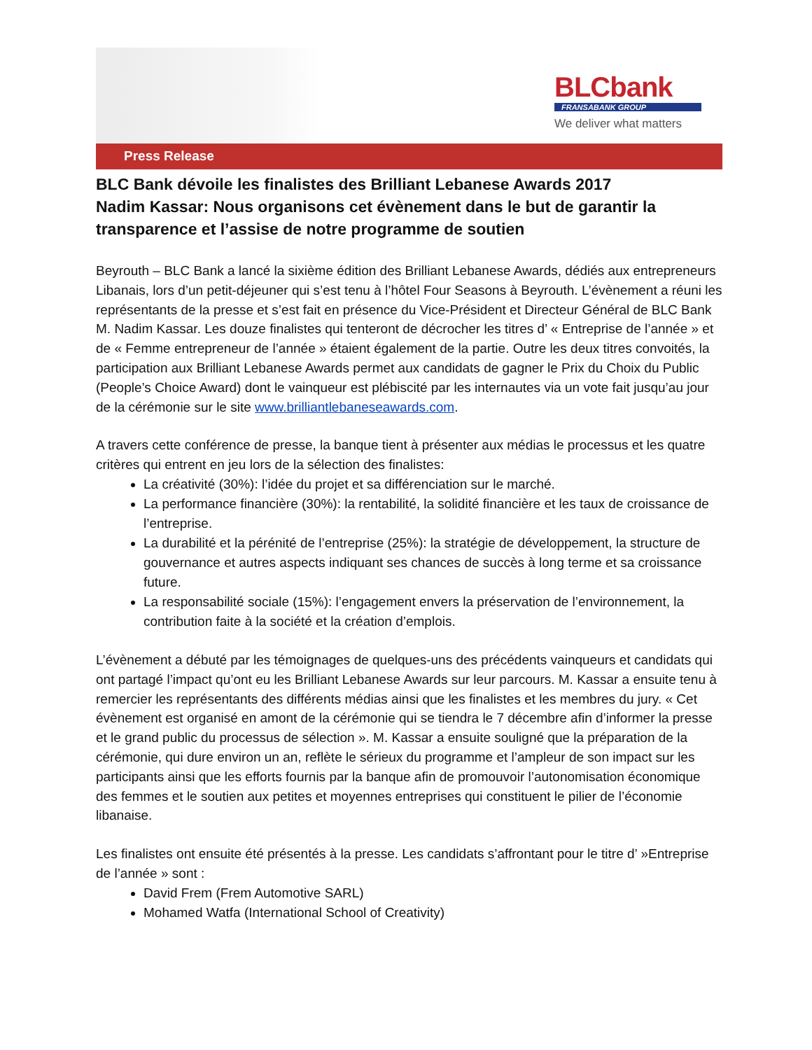BLCbank
FRANSABANK GROUP
We deliver what matters
Press Release
BLC Bank dévoile les finalistes des Brilliant Lebanese Awards 2017
Nadim Kassar: Nous organisons cet évènement dans le but de garantir la transparence et l’assise de notre programme de soutien
Beyrouth – BLC Bank a lancé la sixième édition des Brilliant Lebanese Awards, dédiés aux entrepreneurs Libanais, lors d’un petit-déjeuner qui s’est tenu à l’hôtel Four Seasons à Beyrouth. L’évènement a réuni les représentants de la presse et s’est fait en présence du Vice-Président et Directeur Général de BLC Bank M. Nadim Kassar. Les douze finalistes qui tenteront de décrocher les titres d’ « Entreprise de l’année » et de « Femme entrepreneur de l’année » étaient également de la partie. Outre les deux titres convoités, la participation aux Brilliant Lebanese Awards permet aux candidats de gagner le Prix du Choix du Public (People’s Choice Award) dont le vainqueur est plébiscité par les internautes via un vote fait jusqu’au jour de la cérémonie sur le site www.brilliantlebaneseawards.com.
A travers cette conférence de presse, la banque tient à présenter aux médias le processus et les quatre critères qui entrent en jeu lors de la sélection des finalistes:
La créativité (30%): l’idée du projet et sa différenciation sur le marché.
La performance financière (30%): la rentabilité, la solidité financière et les taux de croissance de l’entreprise.
La durabilité et la pérénité de l’entreprise (25%): la stratégie de développement, la structure de gouvernance et autres aspects indiquant ses chances de succès à long terme et sa croissance future.
La responsabilité sociale (15%): l’engagement envers la préservation de l’environnement, la contribution faite à la société et la création d’emplois.
L’évènement a débuté par les témoignages de quelques-uns des précédents vainqueurs et candidats qui ont partagé l’impact qu’ont eu les Brilliant Lebanese Awards sur leur parcours. M. Kassar a ensuite tenu à remercier les représentants des différents médias ainsi que les finalistes et les membres du jury. « Cet évènement est organisé en amont de la cérémonie qui se tiendra le 7 décembre afin d’informer la presse et le grand public du processus de sélection ». M. Kassar a ensuite souligné que la préparation de la cérémonie, qui dure environ un an, reflète le sérieux du programme et l’ampleur de son impact sur les participants ainsi que les efforts fournis par la banque afin de promouvoir l’autonomisation économique des femmes et le soutien aux petites et moyennes entreprises qui constituent le pilier de l’économie libanaise.
Les finalistes ont ensuite été présentés à la presse. Les candidats s’affrontant pour le titre d’ »Entreprise de l’année » sont :
David Frem (Frem Automotive SARL)
Mohamed Watfa (International School of Creativity)